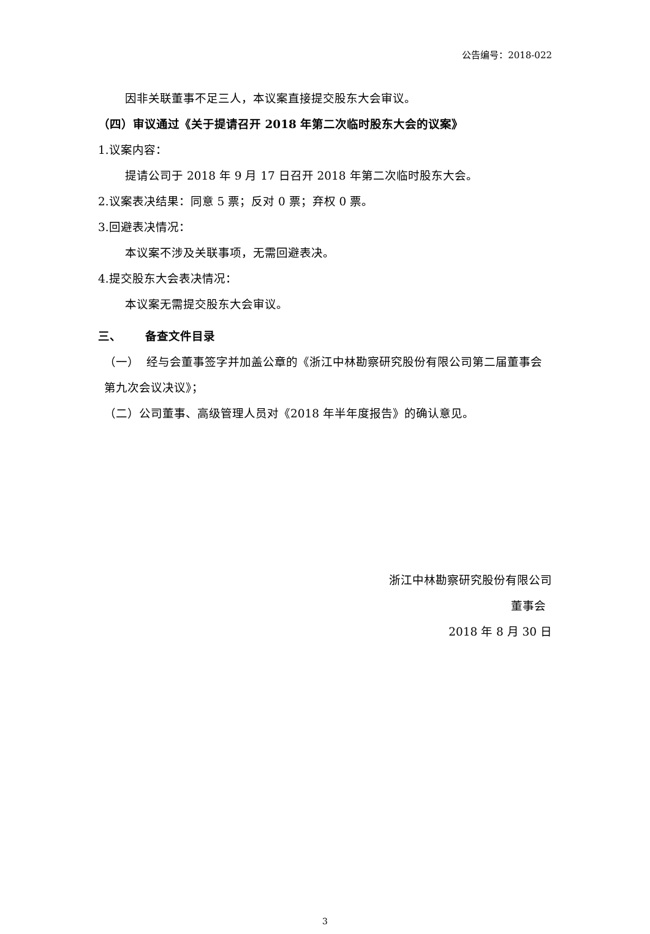公告编号：2018-022
因非关联董事不足三人，本议案直接提交股东大会审议。
（四）审议通过《关于提请召开 2018 年第二次临时股东大会的议案》
1.议案内容：
提请公司于 2018 年 9 月 17 日召开 2018 年第二次临时股东大会。
2.议案表决结果：同意 5 票；反对 0 票；弃权 0 票。
3.回避表决情况：
本议案不涉及关联事项，无需回避表决。
4.提交股东大会表决情况：
本议案无需提交股东大会审议。
三、 备查文件目录
（一） 经与会董事签字并加盖公章的《浙江中林勘察研究股份有限公司第二届董事会第九次会议决议》；
（二）公司董事、高级管理人员对《2018 年半年度报告》的确认意见。
浙江中林勘察研究股份有限公司
董事会
2018 年 8 月 30 日
3